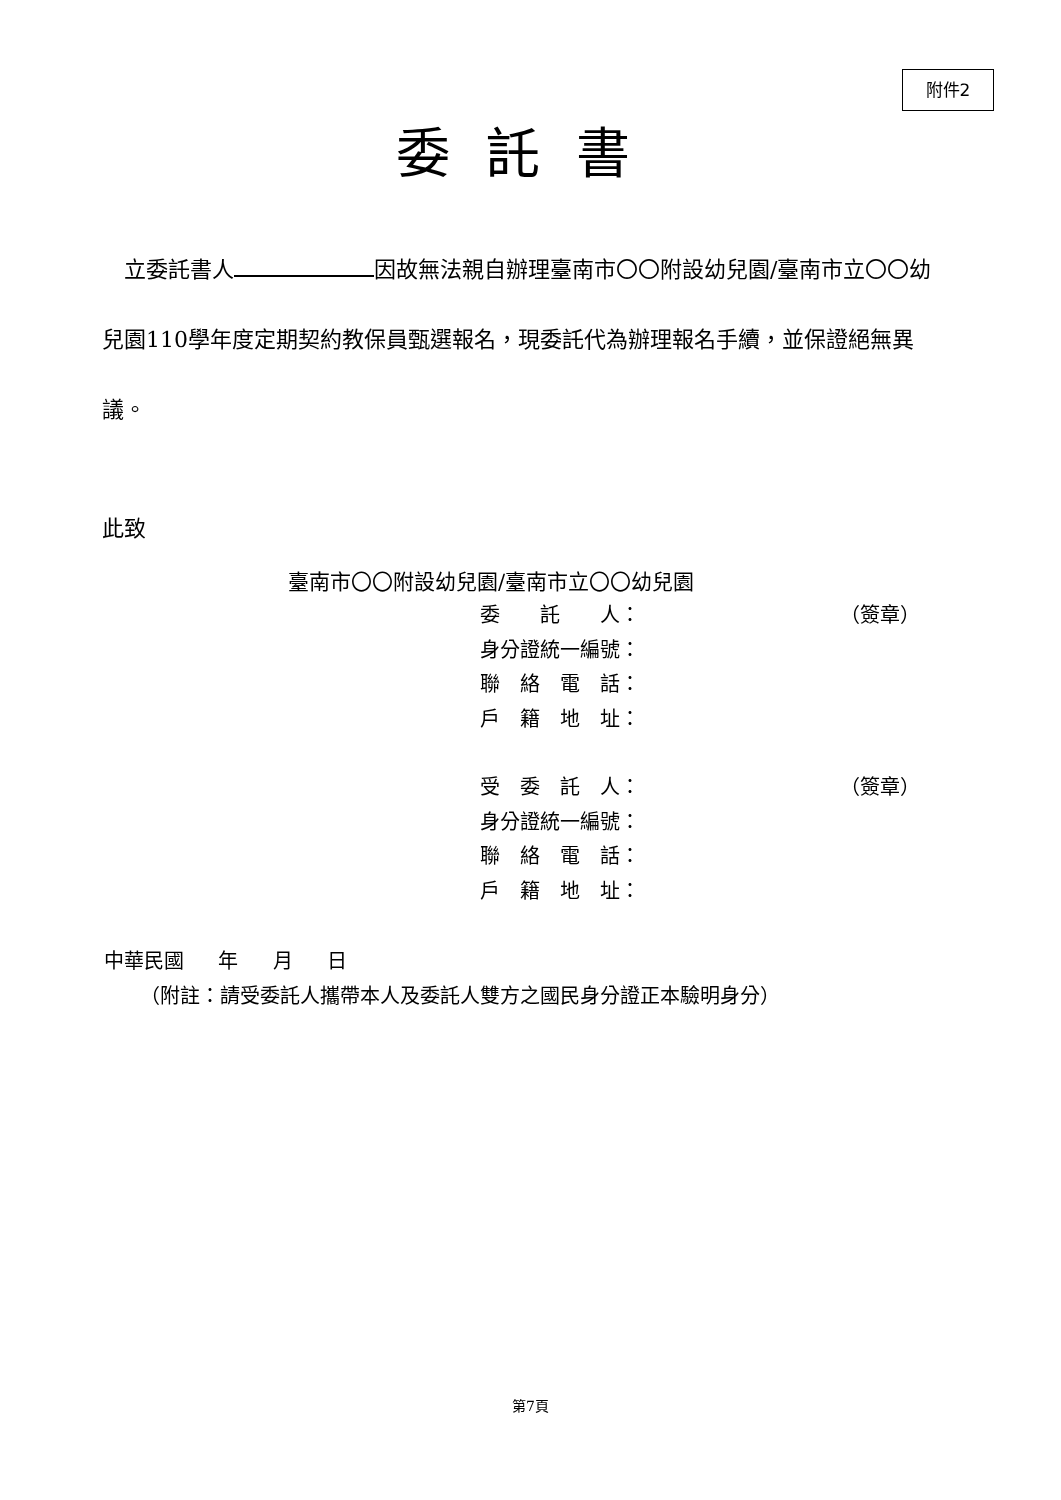附件2
委託書
　立委託書人 因故無法親自辦理臺南市〇〇附設幼兒園/臺南市立〇〇幼兒園110學年度定期契約教保員甄選報名，現委託代為辦理報名手續，並保證絕無異議。
此致
臺南市〇〇附設幼兒園/臺南市立〇〇幼兒園
委　　託　　人： （簽章）
身分證統一編號：
聯　絡　電　話：
戶　籍　地　址：
受　委　託　人： （簽章）
身分證統一編號：
聯　絡　電　話：
戶　籍　地　址：
中華民國 年 月 日
（附註：請受委託人攜帶本人及委託人雙方之國民身分證正本驗明身分）
第7頁